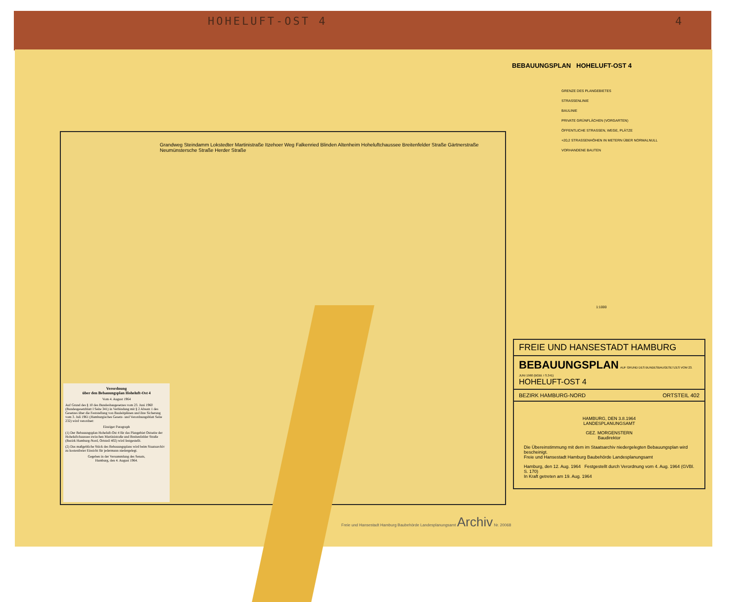HOHELUFT-OST 4 4
BEBAUUNGSPLAN HOHELUFT-OST 4
GRENZE DES PLANGEBIETES
STRASSENLINIE
BAULINIE
PRIVATE GRÜNFLÄCHEN (VORGARTEN)
ÖFFENTLICHE STRASSEN, WEGE, PLÄTZE
+20,2 STRASSENHÖHEN IN METERN ÜBER NORMALNULL
VORHANDENE BAUTEN
1:1000
Grandweg Steindamm Lokstedter Martinistraße Itzehoer Weg Falkenried Blinden Altenheim Hoheluftchaussee Breitenfelder Straße Gärtnerstraße Neumünstersche Straße Herder Straße
Verordnung
über den Bebauungsplan Hoheluft-Ost 4
Vom 4. August 1964
Auf Grund des § 10 des Bundesbaugesetzes vom 23. Juni 1960 (Bundesgesetzblatt I Seite 341) in Verbindung mit § 2 Absatz 1 des Gesetzes über die Feststellung von Bauleitplänen und ihre Sicherung vom 3. Juli 1961 (Hamburgisches Gesetz- und Verordnungsblatt Seite 232) wird verordnet:
Einziger Paragraph
(1) Der Bebauungsplan Hoheluft-Ost 4 für das Plangebiet Ostseite der Hoheluftchaussee zwischen Martinistraße und Breitenfelder Straße (Bezirk Hamburg-Nord, Ortsteil 402) wird festgestellt.
(2) Das maßgebliche Stück des Bebauungsplans wird beim Staatsarchiv zu kostenfreier Einsicht für jedermann niedergelegt.
Gegeben in der Versammlung des Senats,
Hamburg, den 4. August 1964.
FREIE UND HANSESTADT HAMBURG
BEBAUUNGSPLAN AUF GRUND DES BUNDESBAUGESETZES VOM 23. JUNI 1960 (BGBl. I S.341)
HOHELUFT-OST 4
BEZIRK HAMBURG-NORD ORTSTEIL 402
HAMBURG, DEN 3.8.1964
LANDESPLANUNGSAMT
GEZ. MORGENSTERN
Baudirektor
Die Übereinstimmung mit dem im Staatsarchiv niedergelegten Bebauungsplan wird bescheinigt.
Freie und Hansestadt Hamburg Baubehörde Landesplanungsamt
Hamburg, den 12. Aug. 1964 Festgestellt durch Verordnung vom 4. Aug. 1964 (GVBl. S. 170)
In Kraft getreten am 19. Aug. 1964
Freie und Hansestadt Hamburg Baubehörde Landesplanungsamt Archiv Nr. 20068